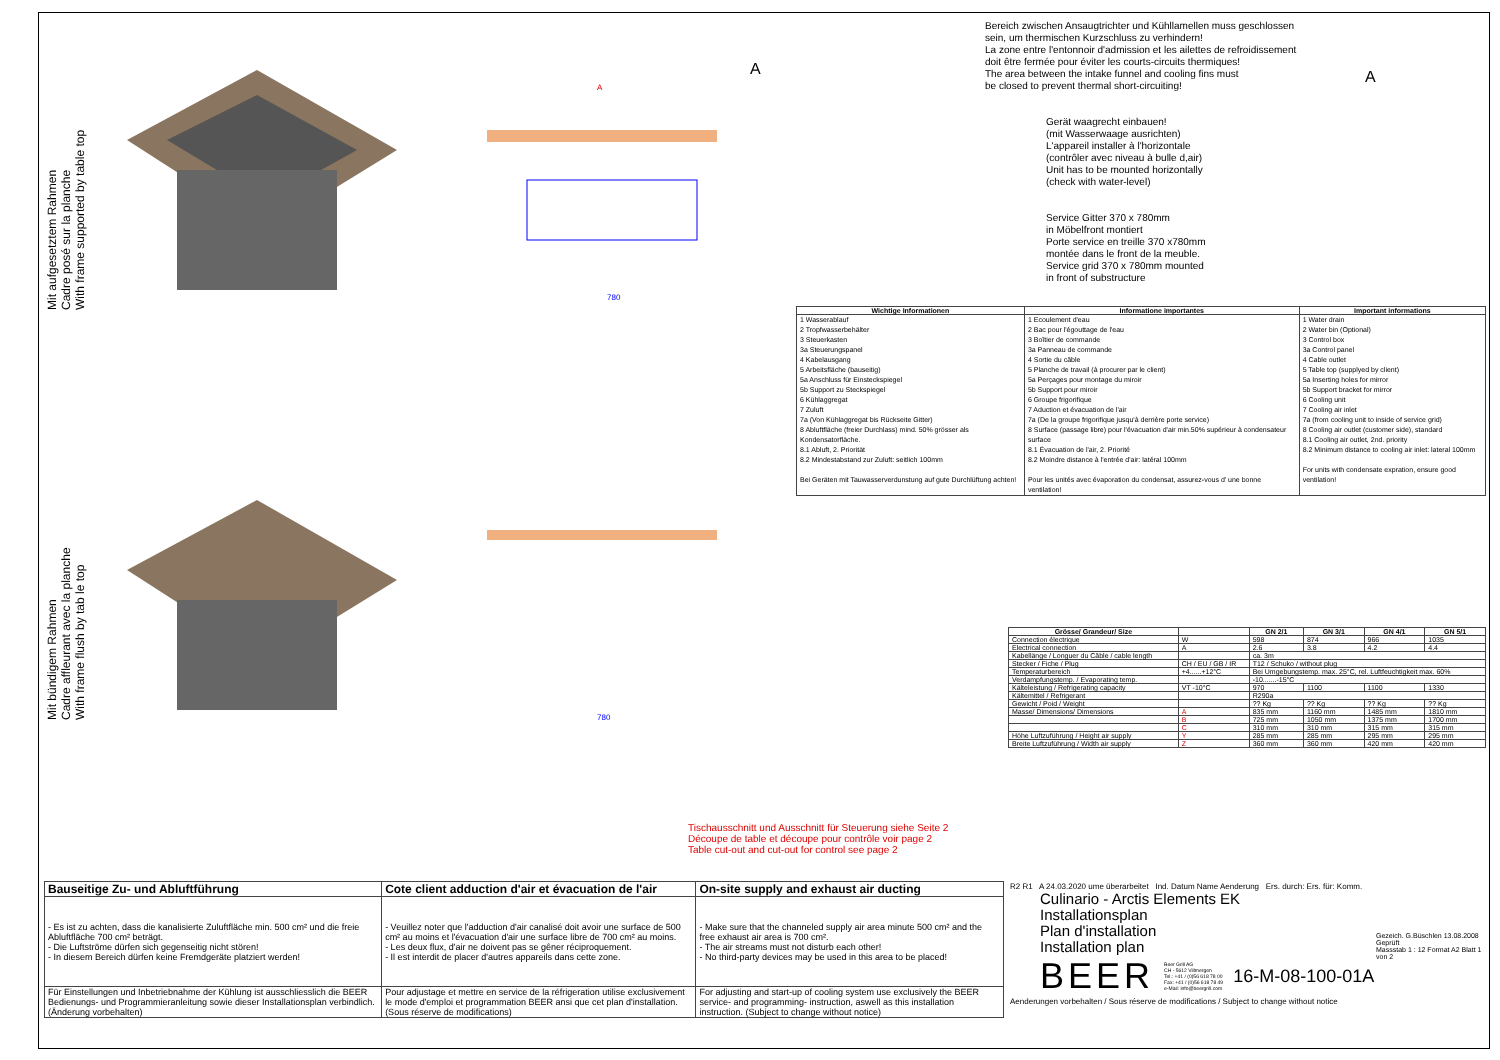Mit aufgesetztem Rahmen
Cadre posé sur la planche
With frame supported by table top
780
A
Mit bündigem Rahmen
Cadre affleurant avec la planche
With frame flush by tab le top
780
Bereich zwischen Ansaugtrichter und Kühllamellen muss geschlossen
sein, um thermischen Kurzschluss zu verhindern!
La zone entre l'entonnoir d'admission et les ailettes de refroidissement
doit être fermée pour éviter les courts-circuits thermiques!
The area between the intake funnel and cooling fins must
be closed to prevent thermal short-circuiting!
Gerät waagrecht einbauen!
(mit Wasserwaage ausrichten)
L'appareil installer à l'horizontale
(contrôler avec niveau à bulle d,air)
Unit has to be mounted horizontally
(check with water-level)
Service Gitter 370 x 780mm
in Möbelfront montiert
Porte service en treille 370 x780mm
montée dans le front de la meuble.
Service grid 370 x 780mm mounted
in front of substructure
A
A
| Wichtige Informationen | Informatione importantes | Important informations |
| --- | --- | --- |
| 1 Wasserablauf 2 Tropfwasserbehälter 3 Steuerkasten 3a Steuerungspanel 4 Kabelausgang 5 Arbeitsfläche (bauseitig) 5a Anschluss für Einsteckspiegel 5b Support zu Steckspiegel 6 Kühlaggregat 7 Zuluft 7a (Von Kühlaggregat bis Rückseite Gitter) 8 Abluftfläche (freier Durchlass) mind. 50% grösser als Kondensatorfläche. 8.1 Abluft, 2. Priorität 8.2 Mindestabstand zur Zuluft: seitlich 100mm Bei Geräten mit Tauwasserverdunstung auf gute Durchlüftung achten! | 1 Ecoulement d'eau 2 Bac pour l'égouttage de l'eau 3 Boîtier de commande 3a Panneau de commande 4 Sortie du câble 5 Planche de travail (à procurer par le client) 5a Perçages pour montage du miroir 5b Support pour miroir 6 Groupe frigorifique 7 Aduction et évacuation de l'air 7a (De la groupe frigorifique jusqu'à derrière porte service) 8 Surface (passage libre) pour l'évacuation d'air min.50% supérieur à condensateur surface 8.1 Évacuation de l'air, 2. Priorité 8.2 Moindre distance à l'entrée d'air: latéral 100mm Pour les unités avec évaporation du condensat, assurez-vous d' une bonne ventilation! | 1 Water drain 2 Water bin (Optional) 3 Control box 3a Control panel 4 Cable outlet 5 Table top (supplyed by client) 5a Inserting holes for mirror 5b Support bracket for mirror 6 Cooling unit 7 Cooling air inlet 7a (from cooling unit to inside of service grid) 8 Cooling air outlet (customer side), standard 8.1 Cooling air outlet, 2nd. priority 8.2 Minimum distance to cooling air inlet: lateral 100mm For units with condensate expration, ensure good ventilation! |
| Grösse/ Grandeur/ Size | | GN 2/1 | GN 3/1 | GN 4/1 | GN 5/1 |
| --- | --- | --- | --- | --- | --- |
| Connection électrique | W | 598 | 874 | 966 | 1035 |
| Electrical connection | A | 2.6 | 3.8 | 4.2 | 4.4 |
| Kabellänge / Longuer du Câble / cable length | | ca. 3m | | | |
| Stecker / Fiche / Plug | CH / EU / GB / IR | T12 / Schuko / without plug | | | |
| Temperaturbereich | +4......+12°C | Bei Umgebungstemp. max. 25°C, rel. Luftfeuchtigkeit max. 60% | | | |
| Verdampfungstemp. / Evaporating temp. | | -10.......-15°C | | | |
| Kälteleistung / Refrigerating capacity | VT -10°C | 970 | 1100 | 1100 | 1330 |
| Kältemittel / Refrigerant | | R290a | | | |
| Gewicht / Poid / Weight | | ?? Kg | ?? Kg | ?? Kg | ?? Kg |
| Masse/ Dimensions/ Dimensions | A | 835 mm | 1160 mm | 1485 mm | 1810 mm |
| | B | 725 mm | 1050 mm | 1375 mm | 1700 mm |
| | C | 310 mm | 310 mm | 315 mm | 315 mm |
| Höhe Luftzuführung / Height air supply | Y | 285 mm | 285 mm | 295 mm | 295 mm |
| Breite Luftzuführung / Width air supply | Z | 360 mm | 360 mm | 420 mm | 420 mm |
Tischausschnitt und Ausschnitt für Steuerung siehe Seite 2
Découpe de table et découpe pour contrôle voir page 2
Table cut-out and cut-out for control see page 2
| Bauseitige Zu- und Abluftführung | Cote client adduction d'air et évacuation de l'air | On-site supply and exhaust air ducting |
| - Es ist zu achten, dass die kanalisierte Zuluftfläche min. 500 cm² und die freie Abluftfläche 700 cm² beträgt. - Die Luftströme dürfen sich gegenseitig nicht stören! - In diesem Bereich dürfen keine Fremdgeräte platziert werden! | - Veuillez noter que l'adduction d'air canalisé doit avoir une surface de 500 cm² au moins et l'évacuation d'air une surface libre de 700 cm² au moins. - Les deux flux, d'air ne doivent pas se gêner réciproquement. - Il est interdit de placer d'autres appareils dans cette zone. | - Make sure that the channeled supply air area minute 500 cm² and the free exhaust air area is 700 cm². - The air streams must not disturb each other! - No third-party devices may be used in this area to be placed! |
| Für Einstellungen und Inbetriebnahme der Kühlung ist ausschliesslich die BEER Bedienungs- und Programmieranleitung sowie dieser Installationsplan verbindlich. (Änderung vorbehalten) | Pour adjustage et mettre en service de la réfrigeration utilise exclusivement le mode d'emploi et programmation BEER ansi que cet plan d'installation. (Sous réserve de modifications) | For adjusting and start-up of cooling system use exclusively the BEER service- and programming- instruction, aswell as this installation instruction. (Subject to change without notice) |
R2 R1 A 24.03.2020 ume überarbeitet Ind. Datum Name Aenderung Ers. durch: Ers. für: Komm.
Culinario - Arctis Elements EK
Installationsplan
Plan d'installation
Installation plan
Gezeich. G.Büschlen 13.08.2008
Geprüft
Massstab 1 : 12 Format A2 Blatt 1 von 2
BEER Beer Grill AG
CH - 5612 Villmergen
Tel.: +41 / (0)56 618 78 00
Fax: +41 / (0)56 618 78 49
e-Mail: info@beergrill.com 16-M-08-100-01A
Aenderungen vorbehalten / Sous réserve de modifications / Subject to change without notice